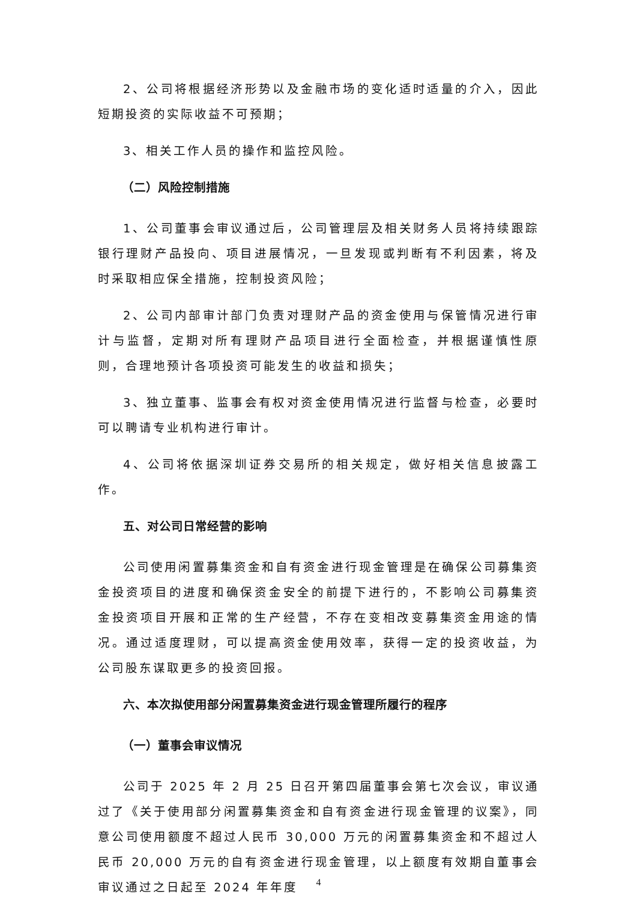2、公司将根据经济形势以及金融市场的变化适时适量的介入，因此短期投资的实际收益不可预期；
3、相关工作人员的操作和监控风险。
（二）风险控制措施
1、公司董事会审议通过后，公司管理层及相关财务人员将持续跟踪银行理财产品投向、项目进展情况，一旦发现或判断有不利因素，将及时采取相应保全措施，控制投资风险；
2、公司内部审计部门负责对理财产品的资金使用与保管情况进行审计与监督，定期对所有理财产品项目进行全面检查，并根据谨慎性原则，合理地预计各项投资可能发生的收益和损失；
3、独立董事、监事会有权对资金使用情况进行监督与检查，必要时可以聘请专业机构进行审计。
4、公司将依据深圳证券交易所的相关规定，做好相关信息披露工作。
五、对公司日常经营的影响
公司使用闲置募集资金和自有资金进行现金管理是在确保公司募集资金投资项目的进度和确保资金安全的前提下进行的，不影响公司募集资金投资项目开展和正常的生产经营，不存在变相改变募集资金用途的情况。通过适度理财，可以提高资金使用效率，获得一定的投资收益，为公司股东谋取更多的投资回报。
六、本次拟使用部分闲置募集资金进行现金管理所履行的程序
（一）董事会审议情况
公司于 2025 年 2 月 25 日召开第四届董事会第七次会议，审议通过了《关于使用部分闲置募集资金和自有资金进行现金管理的议案》，同意公司使用额度不超过人民币 30,000 万元的闲置募集资金和不超过人民币 20,000 万元的自有资金进行现金管理，以上额度有效期自董事会审议通过之日起至 2024 年年度
4